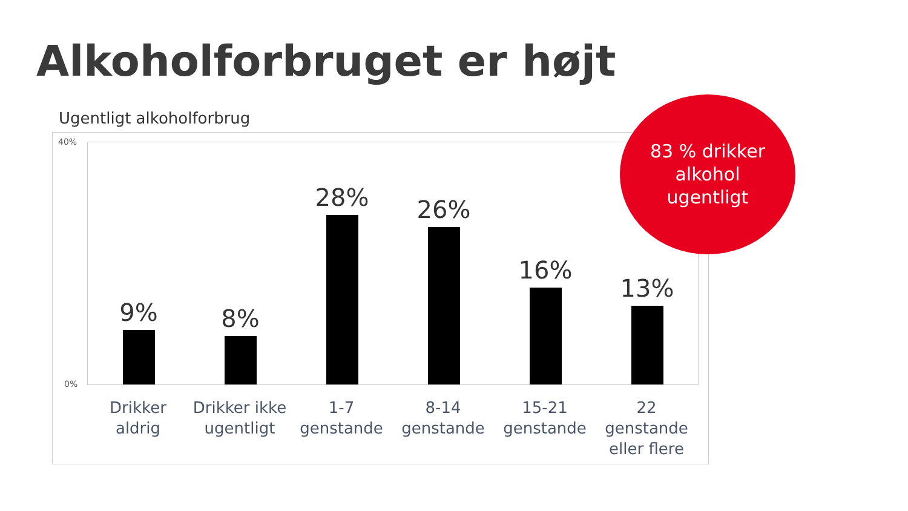Alkoholforbruget er højt
Ugentligt alkoholforbrug
40%
0%
9% 8% 28% 26% 16% 13%
Drikker
aldrig
Drikker ikke
ugentligt
1-7
genstande
8-14
genstande
15-21
genstande
22
genstande
eller flere
83 % drikker
alkohol
ugentligt